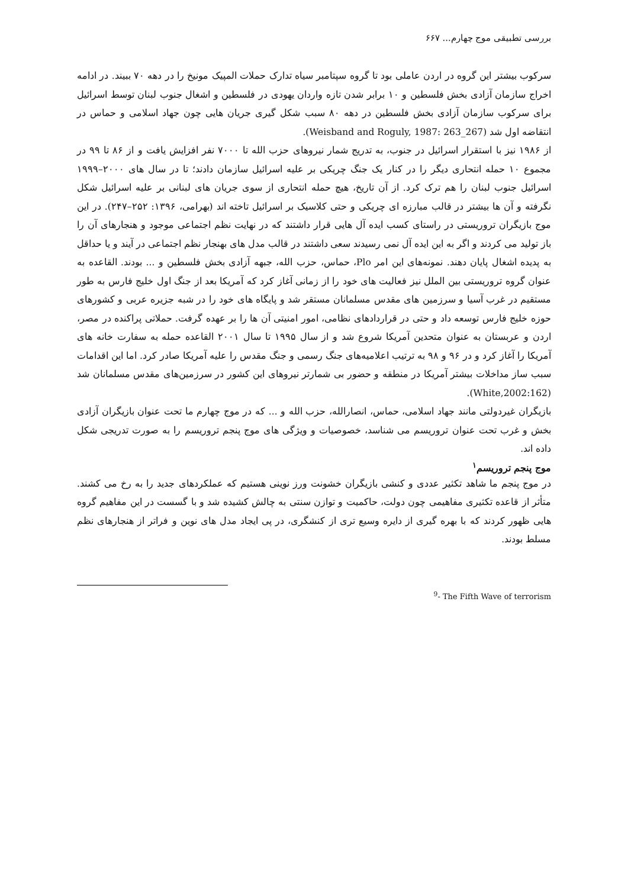بررسی تطبیقی موج چهارم... ۶۶۷
سرکوب بیشتر این گروه در اردن عاملی بود تا گروه سپتامبر سیاه تدارک حملات المپیک مونیخ را در دهه ۷۰ ببیند. در ادامه اخراج سازمان آزادی بخش فلسطین و ۱۰ برابر شدن تازه واردان یهودی در فلسطین و اشغال جنوب لبنان توسط اسرائیل برای سرکوب سازمان آزادی بخش فلسطین در دهه ۸۰ سبب شکل گیری جریان هایی چون جهاد اسلامی و حماس در انتقاضه اول شد (Weisband and Roguly, 1987: 263_267).
از ۱۹۸۶ نیز با استقرار اسرائیل در جنوب، به تدریج شمار نیروهای حزب الله تا ۷۰۰۰ نفر افزایش یافت و از ۸۶ تا ۹۹ در مجموع ۱۰ حمله انتحاری دیگر را در کنار یک جنگ چریکی بر علیه اسرائیل سازمان دادند؛ تا در سال های ۲۰۰۰–۱۹۹۹ اسرائیل جنوب لبنان را هم ترک کرد. از آن تاریخ، هیچ حمله انتحاری از سوی جریان های لبنانی بر علیه اسرائیل شکل نگرفته و آن ها بیشتر در قالب مبارزه ای چریکی و حتی کلاسیک بر اسرائیل تاخته اند (بهرامی، ۱۳۹۶: ۲۵۲–۲۴۷). در این موج بازیگران تروریستی در راستای کسب ایده آل هایی قرار داشتند که در نهایت نظم اجتماعی موجود و هنجارهای آن را باز تولید می کردند و اگر به این ایده آل نمی رسیدند سعی داشتند در قالب مدل های بهنجار نظم اجتماعی در آیند و یا حداقل به پدیده اشغال پایان دهند. نمونه‌های این امر Plo، حماس، حزب الله، جبهه آزادی بخش فلسطین و ... بودند. القاعده به عنوان گروه تروریستی بین الملل نیز فعالیت های خود را از زمانی آغاز کرد که آمریکا بعد از جنگ اول خلیج فارس به طور مستقیم در غرب آسیا و سرزمین های مقدس مسلمانان مستقر شد و پایگاه های خود را در شبه جزیره عربی و کشورهای حوزه خلیج فارس توسعه داد و حتی در قراردادهای نظامی، امور امنیتی آن ها را بر عهده گرفت. حملاتی پراکنده در مصر، اردن و عربستان به عنوان متحدین آمریکا شروع شد و از سال ۱۹۹۵ تا سال ۲۰۰۱ القاعده حمله به سفارت خانه های آمریکا را آغاز کرد و در ۹۶ و ۹۸ به ترتیب اعلامیه‌های جنگ رسمی و جنگ مقدس را علیه آمریکا صادر کرد. اما این اقدامات سبب ساز مداخلات بیشتر آمریکا در منطقه و حضور بی شمارتر نیروهای این کشور در سرزمین‌های مقدس مسلمانان شد (White,2002:162).
بازیگران غیردولتی مانند جهاد اسلامی، حماس، انصارالله، حزب الله و ... که در موج چهارم ما تحت عنوان بازیگران آزادی بخش و غرب تحت عنوان تروریسم می شناسد، خصوصیات و ویژگی های موج پنجم تروریسم را به صورت تدریجی شکل داده اند.
موج پنجم تروریسم<sup>۱</sup>
در موج پنجم ما شاهد تکثیر عددی و کنشی بازیگران خشونت ورز نوینی هستیم که عملکردهای جدید را به رخ می کشند. متأثر از قاعده تکثیری مفاهیمی چون دولت، حاکمیت و توازن سنتی به چالش کشیده شد و با گسست در این مفاهیم گروه هایی ظهور کردند که با بهره گیری از دایره وسیع تری از کنشگری، در پی ایجاد مدل های نوین و فراتر از هنجارهای نظم مسلط بودند.
<sup>9</sup>- The Fifth Wave of terrorism